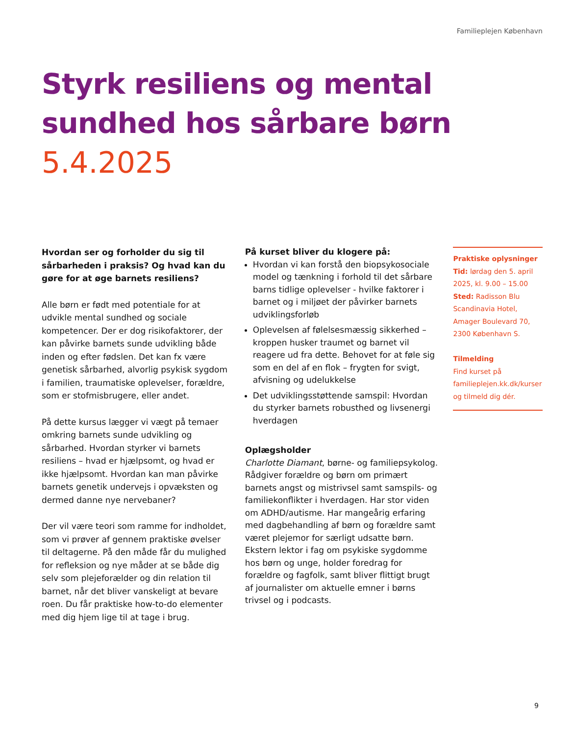Familieplejen København
Styrk resiliens og mental sundhed hos sårbare børn
5.4.2025
Hvordan ser og forholder du sig til sårbarheden i praksis? Og hvad kan du gøre for at øge barnets resiliens?
Alle børn er født med potentiale for at udvikle mental sundhed og sociale kompetencer. Der er dog risikofaktorer, der kan påvirke barnets sunde udvikling både inden og efter fødslen. Det kan fx være genetisk sårbarhed, alvorlig psykisk sygdom i familien, traumatiske oplevelser, forældre, som er stofmisbrugere, eller andet.
På dette kursus lægger vi vægt på temaer omkring barnets sunde udvikling og sårbarhed. Hvordan styrker vi barnets resiliens – hvad er hjælpsomt, og hvad er ikke hjælpsomt. Hvordan kan man påvirke barnets genetik undervejs i opvæksten og dermed danne nye nervebaner?
Der vil være teori som ramme for indholdet, som vi prøver af gennem praktiske øvelser til deltagerne. På den måde får du mulighed for refleksion og nye måder at se både dig selv som plejeforælder og din relation til barnet, når det bliver vanskeligt at bevare roen. Du får praktiske how-to-do elementer med dig hjem lige til at tage i brug.
På kurset bliver du klogere på:
Hvordan vi kan forstå den biopsykosociale model og tænkning i forhold til det sårbare barns tidlige oplevelser - hvilke faktorer i barnet og i miljøet der påvirker barnets udviklingsforløb
Oplevelsen af følelsesmæssig sikkerhed – kroppen husker traumet og barnet vil reagere ud fra dette. Behovet for at føle sig som en del af en flok – frygten for svigt, afvisning og udelukkelse
Det udviklingsstøttende samspil: Hvordan du styrker barnets robusthed og livsenergi hverdagen
Oplægsholder
Charlotte Diamant, børne- og familiepsykolog. Rådgiver forældre og børn om primært barnets angst og mistrivsel samt samspils- og familiekonflikter i hverdagen. Har stor viden om ADHD/autisme. Har mangeårig erfaring med dagbehandling af børn og forældre samt været plejemor for særligt udsatte børn. Ekstern lektor i fag om psykiske sygdomme hos børn og unge, holder foredrag for forældre og fagfolk, samt bliver flittigt brugt af journalister om aktuelle emner i børns trivsel og i podcasts.
Praktiske oplysninger
Tid: lørdag den 5. april 2025, kl. 9.00 – 15.00
Sted: Radisson Blu Scandinavia Hotel, Amager Boulevard 70, 2300 København S.
Tilmelding
Find kurset på familieplejen.kk.dk/kurser og tilmeld dig dér.
9